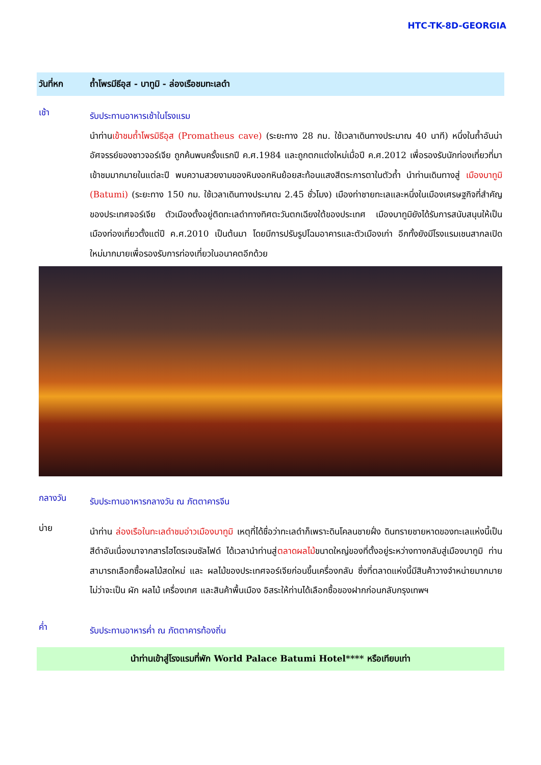HTC-TK-8D-GEORGIA
วันที่หก ถ้ำโพรมีธีอุส - บาทูมิ - ล่องเรือชมทะเลดำ
เช้า
รับประทานอาหารเช้าในโรงแรม
นำท่านเข้าชมถ้ำโพรมิธีอุส (Promatheus cave) (ระยะทาง 28 กม. ใช้เวลาเดินทางประมาณ 40 นาที) หนึ่งในถ้ำอันน่าอัศจรรย์ของชาวจอร์เจีย ถูกค้นพบครั้งแรกปี ค.ศ.1984 และถูกตกแต่งใหม่เมื่อปี ค.ศ.2012 เพื่อรองรับนักท่องเที่ยวที่มาเข้าชมมากมายในแต่ละปี พบความสวยงามของหินงอกหินย้อยสะท้อนแสงสีตระการตาในตัวถ้ำ นำท่านเดินทางสู่ เมืองบาทูมิ (Batumi) (ระยะทาง 150 กม. ใช้เวลาเดินทางประมาณ 2.45 ชั่วโมง) เมืองท่าชายทะเลและหนึ่งในเมืองเศรษฐกิจที่สำคัญของประเทศจอร์เจีย ตัวเมืองตั้งอยู่ติดทะเลดำทางทิศตะวันตกเฉียงใต้ของประเทศ เมืองบาทูมิยังได้รับการสนับสนุนให้เป็นเมืองท่องเที่ยวตั้งแต่ปี ค.ศ.2010 เป็นต้นมา โดยมีการปรับรูปโฉมอาคารและตัวเมืองเก่า อีกทั้งยังมีโรงแรมเชนสากลเปิดใหม่มากมายเพื่อรองรับการท่องเที่ยวในอนาคตอีกด้วย
กลางวัน
รับประทานอาหารกลางวัน ณ ภัตตาคารจีน
บ่าย
นำท่าน ล่องเรือในทะเลดำชมอ่าวเมืองบาทูมิ เหตุที่ได้ชื่อว่าทะเลดำก็เพราะดินโคลนชายฝั่ง ดินทรายชายหาดของทะเลแห่งนี้เป็นสีดำอันเนื่องมาจากสารไฮโดรเจนซัลไฟด์ ได้เวลานำท่านสู่ตลาดผลไม้ขนาดใหญ่ของที่ตั้งอยู่ระหว่างทางกลับสู่เมืองบาทูมิ ท่านสามารถเลือกซื้อผลไม้สดใหม่ และ ผลไม้ของประเทศจอร์เจียก่อนขึ้นเครื่องกลับ ซึ่งที่ตลาดแห่งนี้มีสินค้าวางจำหน่ายมากมาย ไม่ว่าจะเป็น ผัก ผลไม้ เครื่องเทศ และสินค้าพื้นเมือง อิสระให้ท่านได้เลือกซื้อของฝากก่อนกลับกรุงเทพฯ
ค่ำ
รับประทานอาหารค่ำ ณ ภัตตาคารท้องถิ่น
นำท่านเข้าสู่โรงแรมที่พัก World Palace Batumi Hotel**** หรือเทียบเท่า